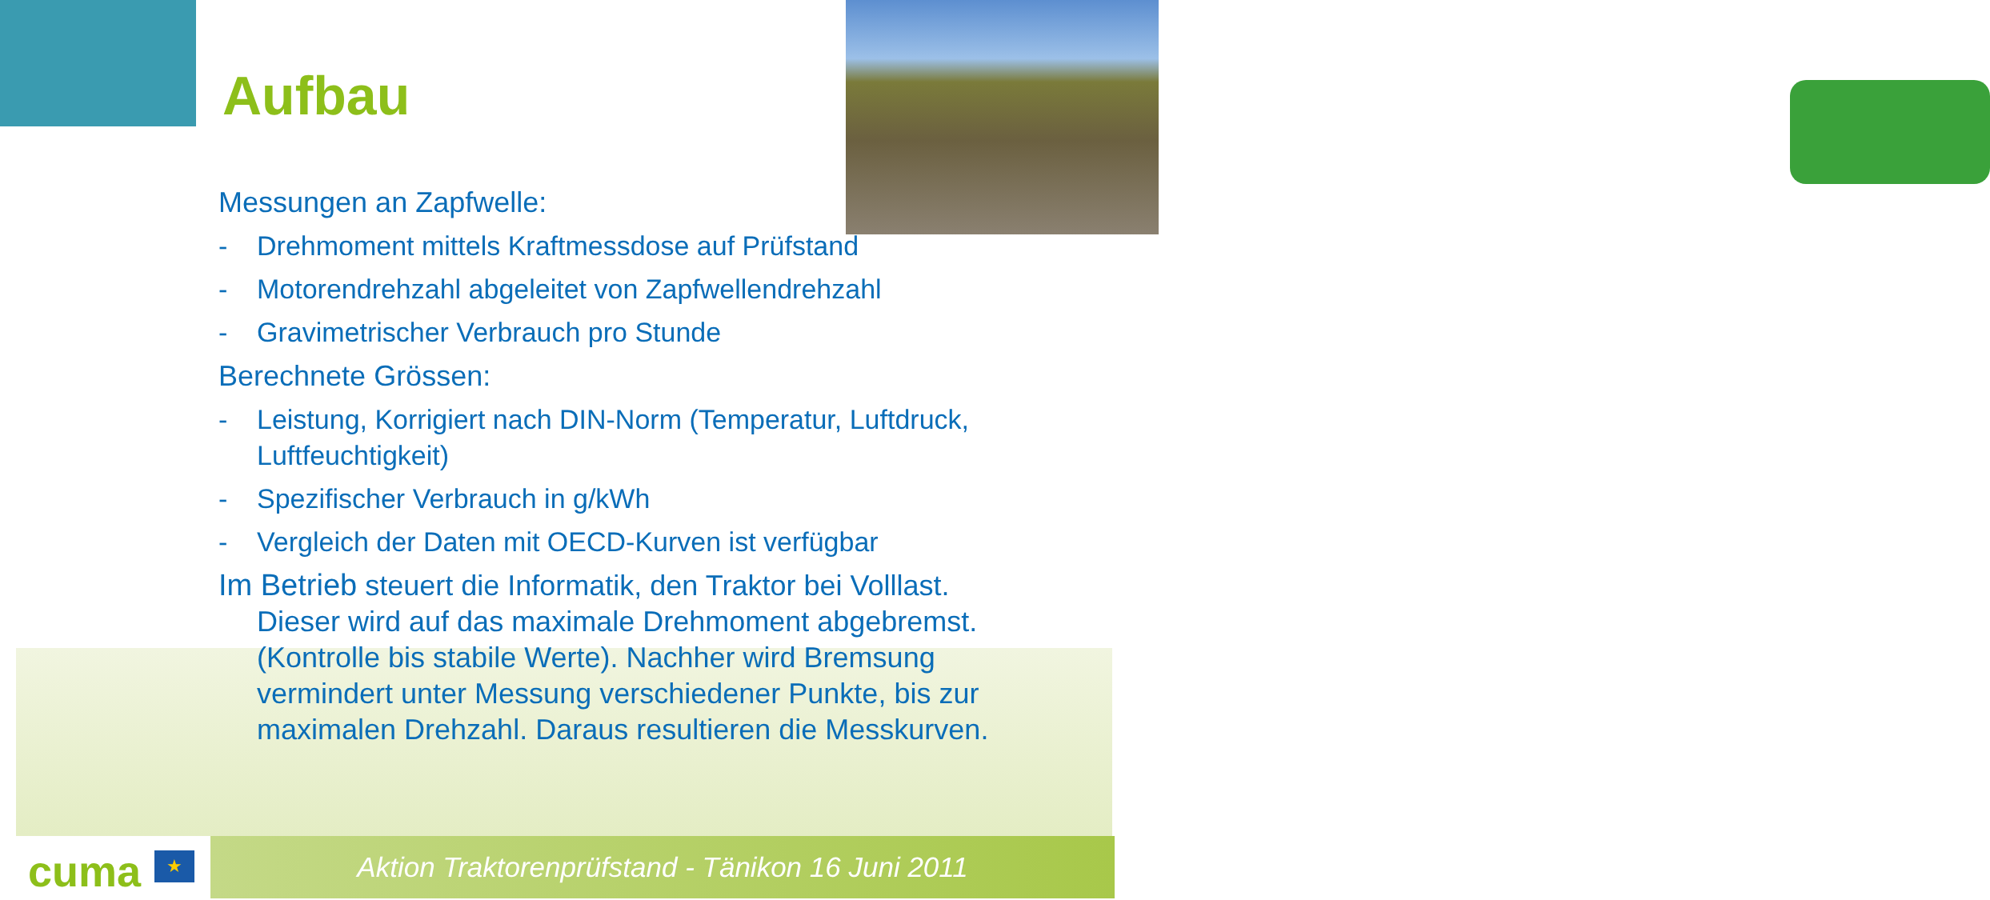Aufbau
Messungen an Zapfwelle:
- Drehmoment mittels Kraftmessdose auf Prüfstand
- Motorendrehzahl abgeleitet von Zapfwellendrehzahl
- Gravimetrischer Verbrauch pro Stunde
Berechnete Grössen:
- Leistung, Korrigiert nach DIN-Norm (Temperatur, Luftdruck, Luftfeuchtigkeit)
- Spezifischer Verbrauch in g/kWh
- Vergleich der Daten mit OECD-Kurven ist verfügbar
Im Betrieb steuert die Informatik, den Traktor bei Volllast.
Dieser wird auf das maximale Drehmoment abgebremst. (Kontrolle bis stabile Werte). Nachher wird Bremsung vermindert unter Messung verschiedener Punkte, bis zur maximalen Drehzahl. Daraus resultieren die Messkurven.
Aktion Traktorenprüfstand - Tänikon 16 Juni 2011
cuma ★